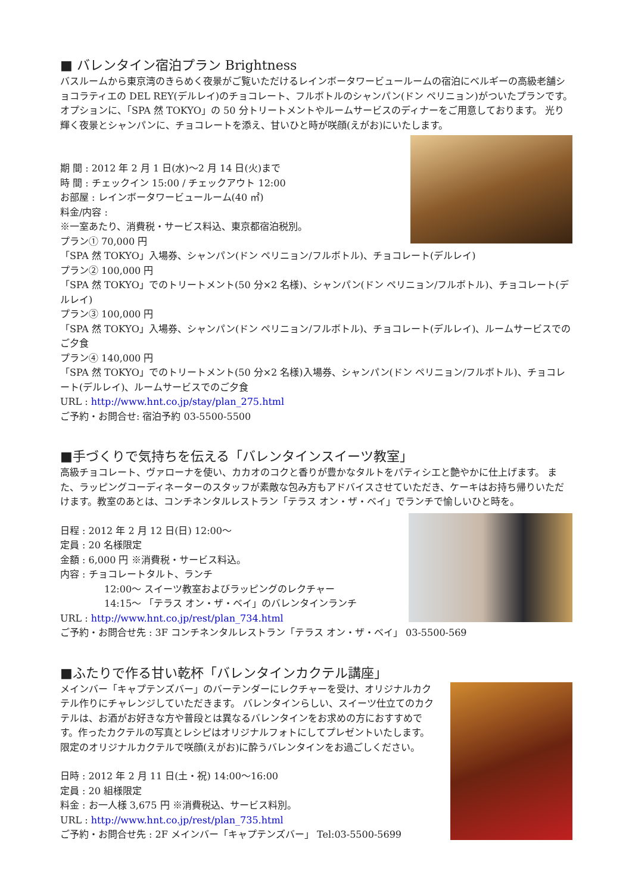■ バレンタイン宿泊プラン Brightness
バスルームから東京湾のきらめく夜景がご覧いただけるレインボータワービュールームの宿泊にベルギーの高級老舗ショコラティエの DEL REY(デルレイ)のチョコレート、フルボトルのシャンパン(ドン ペリニョン)がついたプランです。オプションに、「SPA 然 TOKYO」の 50 分トリートメントやルームサービスのディナーをご用意しております。 光り輝く夜景とシャンパンに、チョコレートを添え、甘いひと時が咲顔(えがお)にいたします。
期 間 : 2012 年 2 月 1 日(水)～2 月 14 日(火)まで
時 間 : チェックイン 15:00 / チェックアウト 12:00
お部屋 : レインボータワービュールーム(40 ㎡)
料金/内容 :
※一室あたり、消費税・サービス料込、東京都宿泊税別。
プラン① 70,000 円
「SPA 然 TOKYO」入場券、シャンパン(ドン ペリニョン/フルボトル)、チョコレート(デルレイ)
プラン② 100,000 円
「SPA 然 TOKYO」でのトリートメント(50 分×2 名様)、シャンパン(ドン ペリニョン/フルボトル)、チョコレート(デルレイ)
プラン③ 100,000 円
「SPA 然 TOKYO」入場券、シャンパン(ドン ペリニョン/フルボトル)、チョコレート(デルレイ)、ルームサービスでのご夕食
プラン④ 140,000 円
「SPA 然 TOKYO」でのトリートメント(50 分×2 名様)入場券、シャンパン(ドン ペリニョン/フルボトル)、チョコレート(デルレイ)、ルームサービスでのご夕食
URL : http://www.hnt.co.jp/stay/plan_275.html
ご予約・お問合せ: 宿泊予約 03-5500-5500
■手づくりで気持ちを伝える「バレンタインスイーツ教室」
高級チョコレート、ヴァローナを使い、カカオのコクと香りが豊かなタルトをパティシエと艶やかに仕上げます。 また、ラッピングコーディネーターのスタッフが素敵な包み方もアドバイスさせていただき、ケーキはお持ち帰りいただけます。教室のあとは、コンチネンタルレストラン「テラス オン・ザ・ベイ」でランチで愉しいひと時を。
日程 : 2012 年 2 月 12 日(日) 12:00～
定員 : 20 名様限定
金額 : 6,000 円 ※消費税・サービス料込。
内容 : チョコレートタルト、ランチ
12:00～ スイーツ教室およびラッピングのレクチャー
14:15～ 「テラス オン・ザ・ベイ」のバレンタインランチ
URL : http://www.hnt.co.jp/rest/plan_734.html
ご予約・お問合せ先 : 3F コンチネンタルレストラン「テラス オン・ザ・ベイ」 03-5500-569
■ふたりで作る甘い乾杯「バレンタインカクテル講座」
メインバー「キャプテンズバー」のバーテンダーにレクチャーを受け、オリジナルカクテル作りにチャレンジしていただきます。 バレンタインらしい、スイーツ仕立てのカクテルは、お酒がお好きな方や普段とは異なるバレンタインをお求めの方におすすめです。作ったカクテルの写真とレシピはオリジナルフォトにしてプレゼントいたします。限定のオリジナルカクテルで咲顔(えがお)に酔うバレンタインをお過ごしください。
日時 : 2012 年 2 月 11 日(土・祝) 14:00～16:00
定員 : 20 組様限定
料金 : お一人様 3,675 円 ※消費税込、サービス料別。
URL : http://www.hnt.co.jp/rest/plan_735.html
ご予約・お問合せ先 : 2F メインバー「キャプテンズバー」 Tel:03-5500-5699